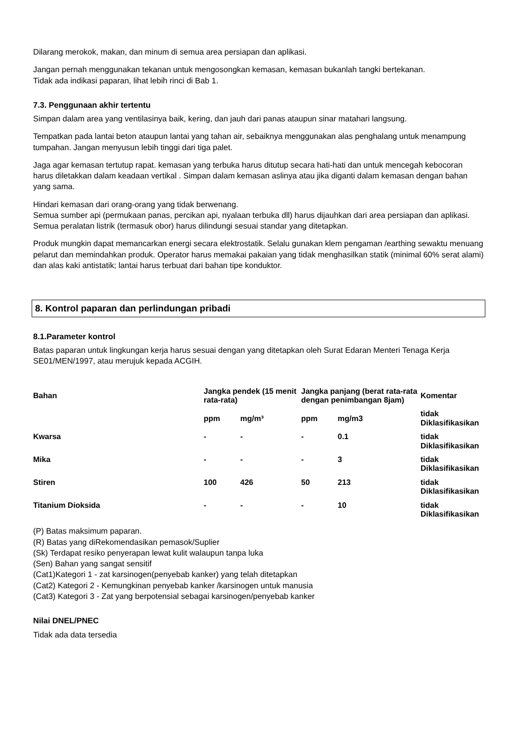Dilarang merokok, makan, dan minum di semua area persiapan dan aplikasi.
Jangan pernah menggunakan tekanan untuk mengosongkan kemasan, kemasan bukanlah tangki bertekanan.
Tidak ada indikasi paparan, lihat lebih rinci di Bab 1.
7.3. Penggunaan akhir tertentu
Simpan dalam area yang ventilasinya baik, kering, dan jauh dari panas ataupun sinar matahari langsung.
Tempatkan pada lantai beton ataupun lantai yang tahan air, sebaiknya menggunakan alas penghalang untuk menampung tumpahan. Jangan menyusun lebih tinggi dari tiga palet.
Jaga agar kemasan tertutup rapat. kemasan yang terbuka harus ditutup secara hati-hati dan untuk mencegah kebocoran harus diletakkan dalam keadaan vertikal . Simpan dalam kemasan aslinya atau jika diganti dalam kemasan dengan bahan yang sama.
Hindari kemasan dari orang-orang yang tidak berwenang.
Semua sumber api (permukaan panas, percikan api, nyalaan terbuka dll) harus dijauhkan dari area persiapan dan aplikasi. Semua peralatan listrik (termasuk obor) harus dilindungi sesuai standar yang ditetapkan.
Produk mungkin dapat memancarkan energi secara elektrostatik. Selalu gunakan klem pengaman /earthing sewaktu menuang pelarut dan memindahkan produk. Operator harus memakai pakaian yang tidak menghasilkan statik (minimal 60% serat alami) dan alas kaki antistatik; lantai harus terbuat dari bahan tipe konduktor.
8. Kontrol paparan dan perlindungan pribadi
8.1.Parameter kontrol
Batas paparan untuk lingkungan kerja harus sesuai dengan yang ditetapkan oleh Surat Edaran Menteri Tenaga Kerja SE01/MEN/1997, atau merujuk kepada ACGIH.
| Bahan | Jangka pendek (15 menit rata-rata) | | Jangka panjang (berat rata-rata dengan penimbangan 8jam) | | Komentar |
| --- | --- | --- | --- | --- | --- |
| | ppm | mg/m³ | ppm | mg/m3 | tidak Diklasifikasikan |
| Kwarsa | - | - | - | 0.1 | tidak Diklasifikasikan |
| Mika | - | - | - | 3 | tidak Diklasifikasikan |
| Stiren | 100 | 426 | 50 | 213 | tidak Diklasifikasikan |
| Titanium Dioksida | - | - | - | 10 | tidak Diklasifikasikan |
(P) Batas maksimum paparan.
(R) Batas yang diRekomendasikan pemasok/Suplier
(Sk) Terdapat resiko penyerapan lewat kulit walaupun tanpa luka
(Sen) Bahan yang sangat sensitif
(Cat1)Kategori 1 - zat karsinogen(penyebab kanker) yang telah ditetapkan
(Cat2) Kategori 2 - Kemungkinan penyebab kanker /karsinogen untuk manusia
(Cat3) Kategori 3 - Zat yang berpotensial sebagai karsinogen/penyebab kanker
Nilai DNEL/PNEC
Tidak ada data tersedia